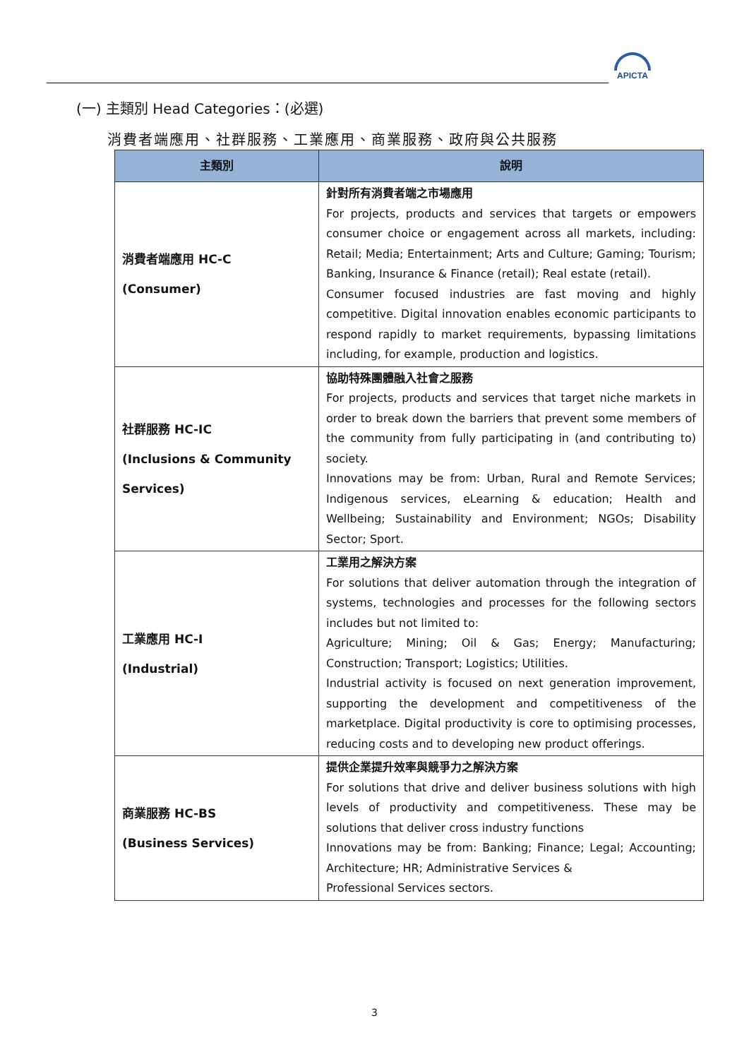APICTA
(一) 主類別 Head Categories：(必選)
消費者端應用、社群服務、工業應用、商業服務、政府與公共服務
| 主類別 | 說明 |
| --- | --- |
| 消費者端應用 HC-C (Consumer) | 針對所有消費者端之市場應用 For projects, products and services that targets or empowers consumer choice or engagement across all markets, including: Retail; Media; Entertainment; Arts and Culture; Gaming; Tourism; Banking, Insurance & Finance (retail); Real estate (retail). Consumer focused industries are fast moving and highly competitive. Digital innovation enables economic participants to respond rapidly to market requirements, bypassing limitations including, for example, production and logistics. |
| 社群服務 HC-IC (Inclusions & Community Services) | 協助特殊團體融入社會之服務 For projects, products and services that target niche markets in order to break down the barriers that prevent some members of the community from fully participating in (and contributing to) society. Innovations may be from: Urban, Rural and Remote Services; Indigenous services, eLearning & education; Health and Wellbeing; Sustainability and Environment; NGOs; Disability Sector; Sport. |
| 工業應用 HC-I (Industrial) | 工業用之解決方案 For solutions that deliver automation through the integration of systems, technologies and processes for the following sectors includes but not limited to: Agriculture; Mining; Oil & Gas; Energy; Manufacturing; Construction; Transport; Logistics; Utilities. Industrial activity is focused on next generation improvement, supporting the development and competitiveness of the marketplace. Digital productivity is core to optimising processes, reducing costs and to developing new product offerings. |
| 商業服務 HC-BS (Business Services) | 提供企業提升效率與競爭力之解決方案 For solutions that drive and deliver business solutions with high levels of productivity and competitiveness. These may be solutions that deliver cross industry functions Innovations may be from: Banking; Finance; Legal; Accounting; Architecture; HR; Administrative Services & Professional Services sectors. |
3